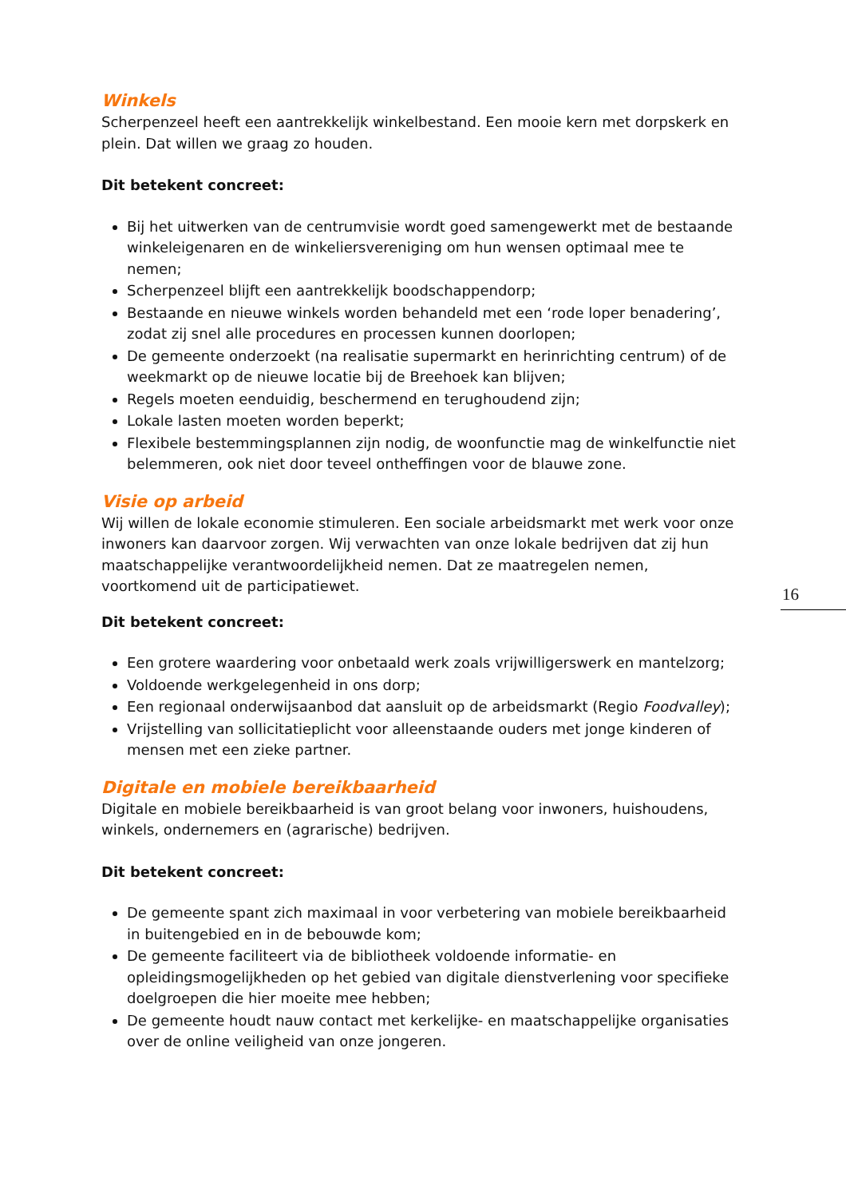Winkels
Scherpenzeel heeft een aantrekkelijk winkelbestand. Een mooie kern met dorpskerk en plein. Dat willen we graag zo houden.
Dit betekent concreet:
Bij het uitwerken van de centrumvisie wordt goed samengewerkt met de bestaande winkeleigenaren en de winkeliersvereniging om hun wensen optimaal mee te nemen;
Scherpenzeel blijft een aantrekkelijk boodschappendorp;
Bestaande en nieuwe winkels worden behandeld met een ‘rode loper benadering’, zodat zij snel alle procedures en processen kunnen doorlopen;
De gemeente onderzoekt (na realisatie supermarkt en herinrichting centrum) of de weekmarkt op de nieuwe locatie bij de Breehoek kan blijven;
Regels moeten eenduidig, beschermend en terughoudend zijn;
Lokale lasten moeten worden beperkt;
Flexibele bestemmingsplannen zijn nodig, de woonfunctie mag de winkelfunctie niet belemmeren, ook niet door teveel ontheffingen voor de blauwe zone.
Visie op arbeid
Wij willen de lokale economie stimuleren. Een sociale arbeidsmarkt met werk voor onze inwoners kan daarvoor zorgen. Wij verwachten van onze lokale bedrijven dat zij hun maatschappelijke verantwoordelijkheid nemen. Dat ze maatregelen nemen, voortkomend uit de participatiewet.
Dit betekent concreet:
Een grotere waardering voor onbetaald werk zoals vrijwilligerswerk en mantelzorg;
Voldoende werkgelegenheid in ons dorp;
Een regionaal onderwijsaanbod dat aansluit op de arbeidsmarkt (Regio Foodvalley);
Vrijstelling van sollicitatieplicht voor alleenstaande ouders met jonge kinderen of mensen met een zieke partner.
Digitale en mobiele bereikbaarheid
Digitale en mobiele bereikbaarheid is van groot belang voor inwoners, huishoudens, winkels, ondernemers en (agrarische) bedrijven.
Dit betekent concreet:
De gemeente spant zich maximaal in voor verbetering van mobiele bereikbaarheid in buitengebied en in de bebouwde kom;
De gemeente faciliteert via de bibliotheek voldoende informatie- en opleidingsmogelijkheden op het gebied van digitale dienstverlening voor specifieke doelgroepen die hier moeite mee hebben;
De gemeente houdt nauw contact met kerkelijke- en maatschappelijke organisaties over de online veiligheid van onze jongeren.
16